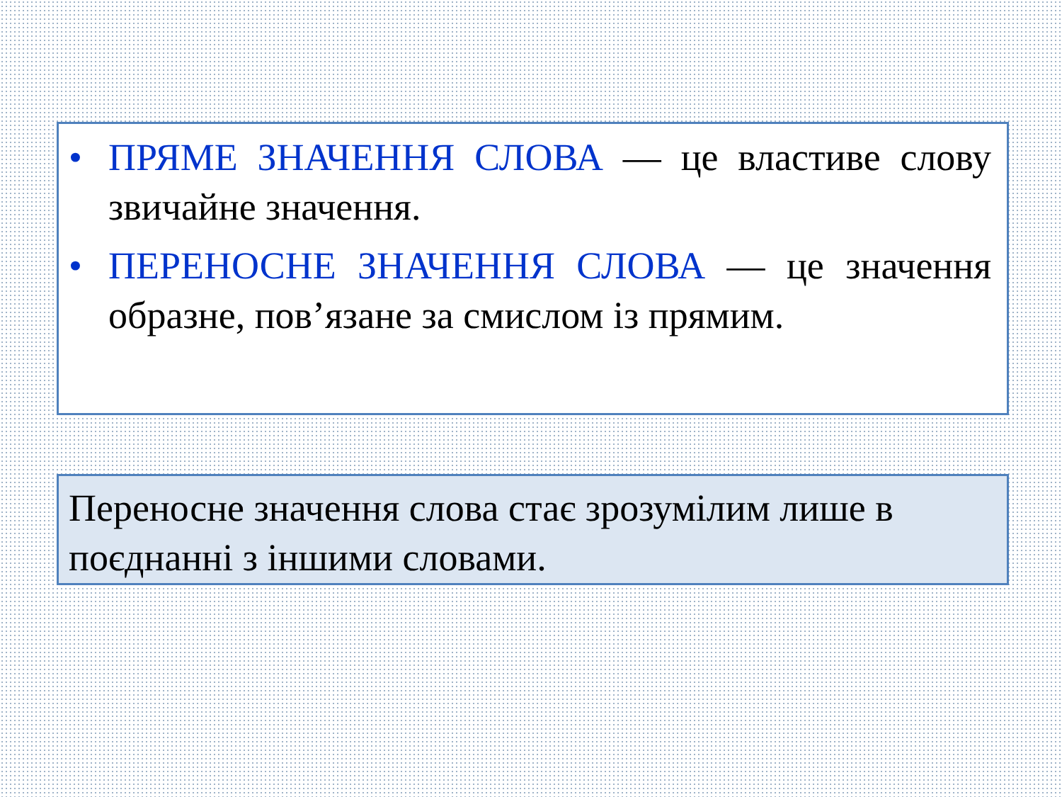• ПРЯМЕ ЗНАЧЕННЯ СЛОВА — це властиве слову звичайне значення.
• ПЕРЕНОСНЕ ЗНАЧЕННЯ СЛОВА — це значення образне, пов’язане за смислом із прямим.
Переносне значення слова стає зрозумілим лише в поєднанні з іншими словами.